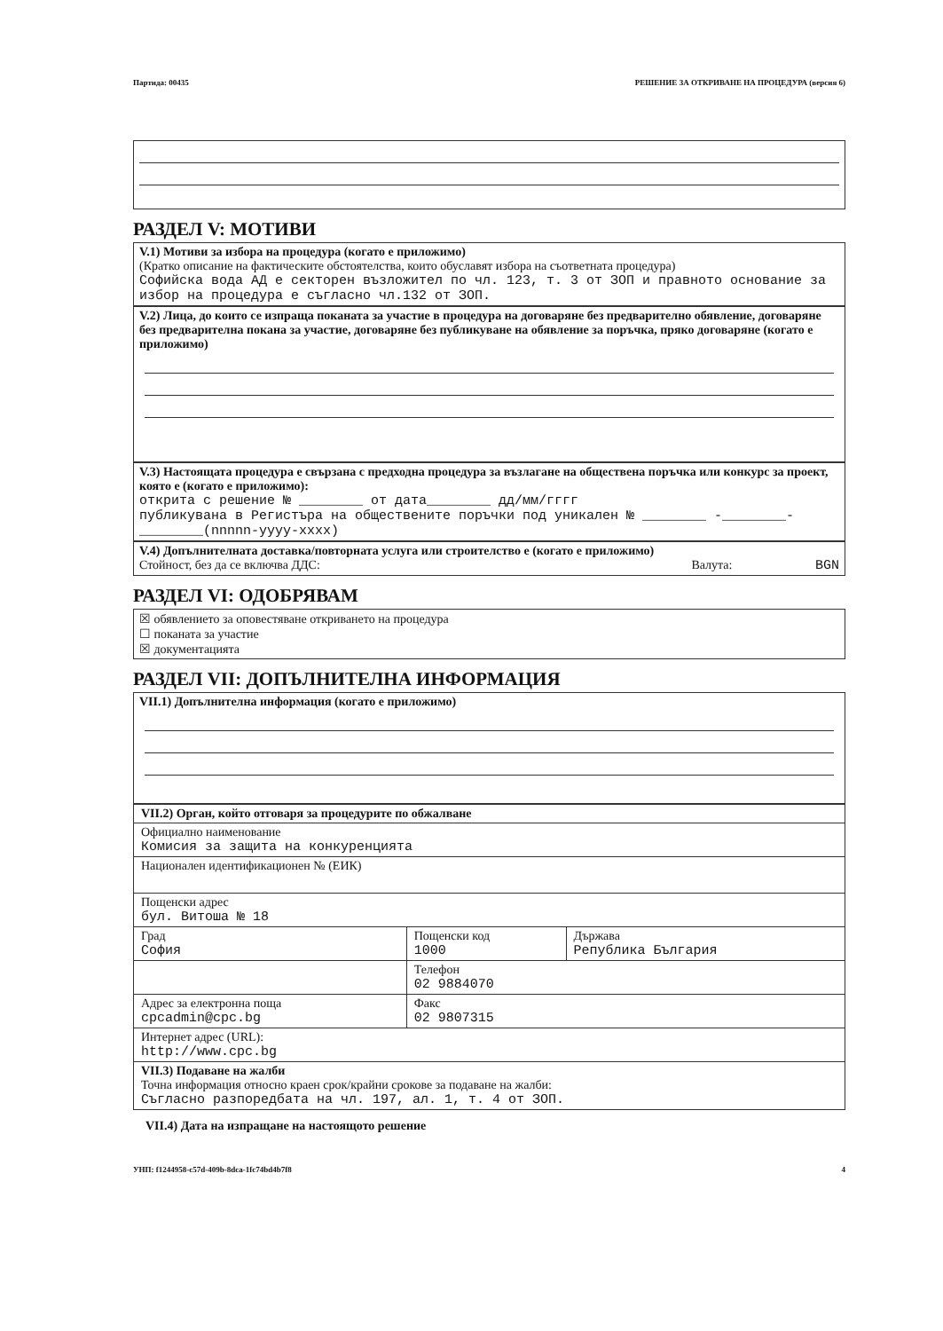Партида: 00435 РЕШЕНИЕ ЗА ОТКРИВАНЕ НА ПРОЦЕДУРА (версия 6)
РАЗДЕЛ V: МОТИВИ
V.1) Мотиви за избора на процедура (когато е приложимо)
(Кратко описание на фактическите обстоятелства, които обуславят избора на съответната процедура)
Софийска вода АД е секторен възложител по чл. 123, т. 3 от ЗОП и правното основание за избор на процедура е съгласно чл.132 от ЗОП.
V.2) Лица, до които се изпраща поканата за участие в процедура на договаряне без предварително обявление, договаряне без предварителна покана за участие, договаряне без публикуване на обявление за поръчка, пряко договаряне (когато е приложимо)
V.3) Настоящата процедура е свързана с предходна процедура за възлагане на обществена поръчка или конкурс за проект, която е (когато е приложимо):
открита с решение № ________ от дата________ дд/мм/гггг
публикувана в Регистъра на обществените поръчки под уникален № ________ -________-________(nnnnn-yyyy-xxxx)
V.4) Допълнителната доставка/повторната услуга или строителство е (когато е приложимо)
Стойност, без да се включва ДДС: Валута: BGN
РАЗДЕЛ VI: ОДОБРЯВАМ
☒ обявлението за оповестяване откриването на процедура
☐ поканата за участие
☒ документацията
РАЗДЕЛ VII: ДОПЪЛНИТЕЛНА ИНФОРМАЦИЯ
VII.1) Допълнителна информация (когато е приложимо)
| VII.2) Орган, който отговаря за процедурите по обжалване | | |
| Официално наименование Комисия за защита на конкуренцията | | |
| Национален идентификационен № (ЕИК) | | |
| Пощенски адрес бул. Витоша № 18 | | |
| Град София | Пощенски код 1000 | Държава Република България |
| | Телефон 02 9884070 | |
| Адрес за електронна поща cpcadmin@cpc.bg | Факс 02 9807315 | |
| Интернет адрес (URL): http://www.cpc.bg | | |
| VII.3) Подаване на жалби Точна информация относно краен срок/крайни срокове за подаване на жалби: Съгласно разпоредбата на чл. 197, ал. 1, т. 4 от ЗОП. | | |
VII.4) Дата на изпращане на настоящото решение
УНП: f1244958-c57d-409b-8dca-1fc74bd4b7f8 4